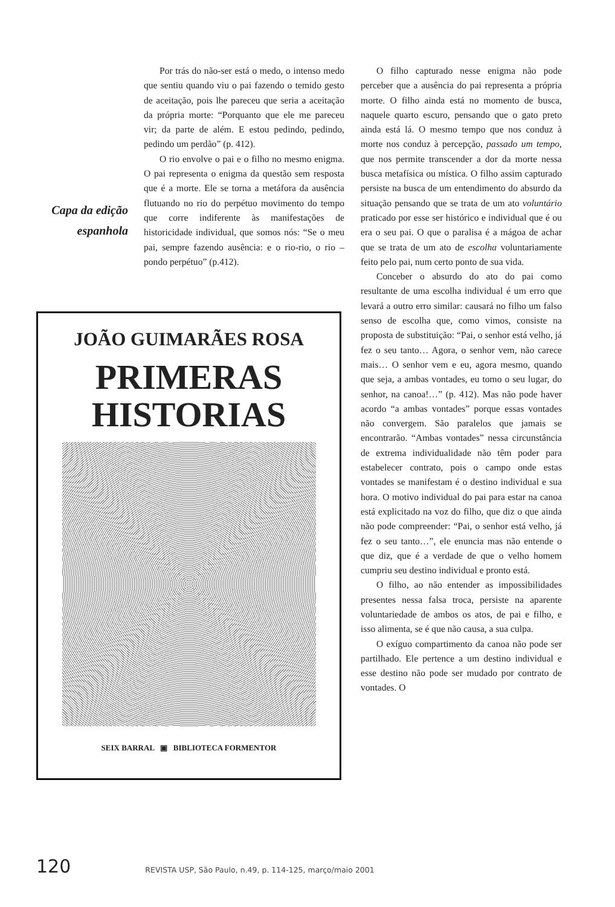Por trás do não-ser está o medo, o intenso medo que sentiu quando viu o pai fazendo o temido gesto de aceitação, pois lhe pareceu que seria a aceitação da própria morte: “Porquanto que ele me pareceu vir; da parte de além. E estou pedindo, pedindo, pedindo um perdão” (p. 412).
O rio envolve o pai e o filho no mesmo enigma. O pai representa o enigma da questão sem resposta que é a morte. Ele se torna a metáfora da ausência flutuando no rio do perpétuo movimento do tempo que corre indiferente às manifestações de historicidade individual, que somos nós: “Se o meu pai, sempre fazendo ausência: e o rio-rio, o rio – pondo perpétuo” (p.412).
JOÃO GUIMARÃES ROSA
PRIMERAS
HISTORIAS
SEIX BARRAL ▣ BIBLIOTECA FORMENTOR
Capa da edição
espanhola
O filho capturado nesse enigma não pode perceber que a ausência do pai representa a própria morte. O filho ainda está no momento de busca, naquele quarto escuro, pensando que o gato preto ainda está lá. O mesmo tempo que nos conduz à morte nos conduz à percepção, passado um tempo, que nos permite transcender a dor da morte nessa busca metafísica ou mística. O filho assim capturado persiste na busca de um entendimento do absurdo da situação pensando que se trata de um ato voluntário praticado por esse ser histórico e individual que é ou era o seu pai. O que o paralisa é a mágoa de achar que se trata de um ato de escolha voluntariamente feito pelo pai, num certo ponto de sua vida.
Conceber o absurdo do ato do pai como resultante de uma escolha individual é um erro que levará a outro erro similar: causará no filho um falso senso de escolha que, como vimos, consiste na proposta de substituição: “Pai, o senhor está velho, já fez o seu tanto… Agora, o senhor vem, não carece mais… O senhor vem e eu, agora mesmo, quando que seja, a ambas vontades, eu tomo o seu lugar, do senhor, na canoa!…” (p. 412). Mas não pode haver acordo “a ambas vontades” porque essas vontades não convergem. São paralelos que jamais se encontrarão. “Ambas vontades” nessa circunstância de extrema individualidade não têm poder para estabelecer contrato, pois o campo onde estas vontades se manifestam é o destino individual e sua hora. O motivo individual do pai para estar na canoa está explicitado na voz do filho, que diz o que ainda não pode compreender: “Pai, o senhor está velho, já fez o seu tanto…”, ele enuncia mas não entende o que diz, que é a verdade de que o velho homem cumpriu seu destino individual e pronto está.
O filho, ao não entender as impossibilidades presentes nessa falsa troca, persiste na aparente voluntariedade de ambos os atos, de pai e filho, e isso alimenta, se é que não causa, a sua culpa.
O exíguo compartimento da canoa não pode ser partilhado. Ele pertence a um destino individual e esse destino não pode ser mudado por contrato de vontades. O
120 REVISTA USP, São Paulo, n.49, p. 114-125, março/maio 2001